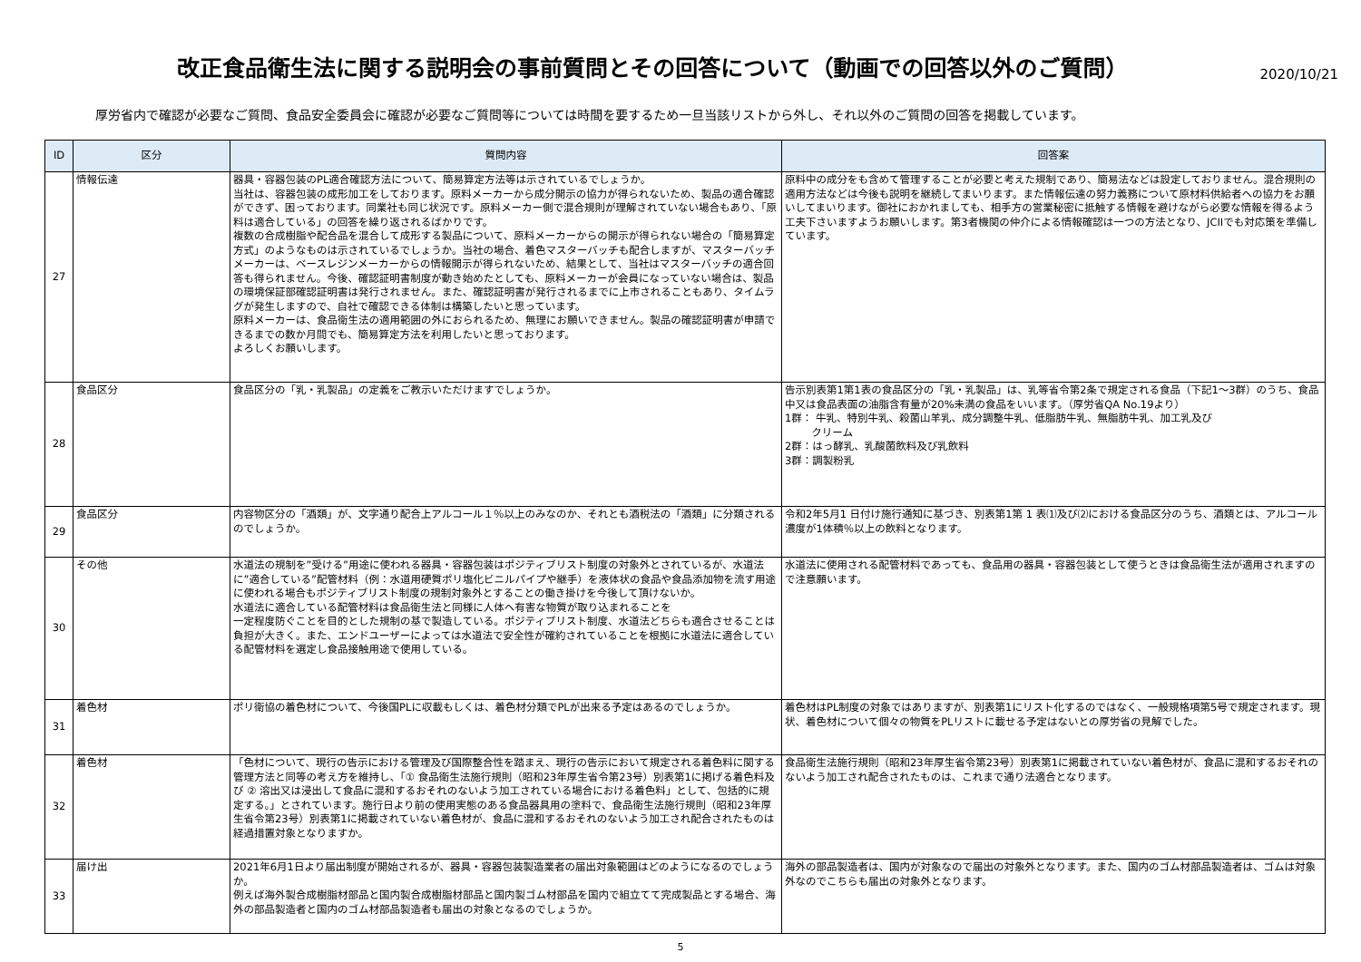改正食品衛生法に関する説明会の事前質問とその回答について（動画での回答以外のご質問）
2020/10/21
厚労省内で確認が必要なご質問、食品安全委員会に確認が必要なご質問等については時間を要するため一旦当該リストから外し、それ以外のご質問の回答を掲載しています。
| ID | 区分 | 質問内容 | 回答案 |
| --- | --- | --- | --- |
| 27 | 情報伝達 | 器具・容器包装のPL適合確認方法について、簡易算定方法等は示されているでしょうか。 当社は、容器包装の成形加工をしております。原料メーカーから成分開示の協力が得られないため、製品の適合確認ができず、困っております。同業社も同じ状況です。原料メーカー側で混合規則が理解されていない場合もあり、「原料は適合している」の回答を繰り返されるばかりです。 複数の合成樹脂や配合品を混合して成形する製品について、原料メーカーからの開示が得られない場合の「簡易算定方式」のようなものは示されているでしょうか。当社の場合、着色マスターバッチも配合しますが、マスターバッチメーカーは、ベースレジンメーカーからの情報開示が得られないため、結果として、当社はマスターバッチの適合回答も得られません。今後、確認証明書制度が動き始めたとしても、原料メーカーが会員になっていない場合は、製品の環境保証部確認証明書は発行されません。また、確認証明書が発行されるまでに上市されることもあり、タイムラグが発生しますので、自社で確認できる体制は構築したいと思っています。 原料メーカーは、食品衛生法の適用範囲の外におられるため、無理にお願いできません。製品の確認証明書が申請できるまでの数か月間でも、簡易算定方法を利用したいと思っております。 よろしくお願いします。 | 原料中の成分をも含めて管理することが必要と考えた規制であり、簡易法などは設定しておりません。混合規則の適用方法などは今後も説明を継続してまいります。また情報伝達の努力義務について原材料供給者への協力をお願いしてまいります。御社におかれましても、相手方の営業秘密に抵触する情報を避けながら必要な情報を得るよう工夫下さいますようお願いします。第3者機関の仲介による情報確認は一つの方法となり、JCIIでも対応策を準備しています。 |
| 28 | 食品区分 | 食品区分の「乳・乳製品」の定義をご教示いただけますでしょうか。 | 告示別表第1第1表の食品区分の「乳・乳製品」は、乳等省令第2条で規定される食品（下記1～3群）のうち、食品中又は食品表面の油脂含有量が20%未満の食品をいいます。（厚労省QA No.19より） 1群： 牛乳、特別牛乳、殺菌山羊乳、成分調整牛乳、低脂肪牛乳、無脂肪牛乳、加工乳及び クリーム 2群：はっ酵乳、乳酸菌飲料及び乳飲料 3群：調製粉乳 |
| 29 | 食品区分 | 内容物区分の「酒類」が、文字通り配合上アルコール１％以上のみなのか、それとも酒税法の「酒類」に分類されるのでしょうか。 | 令和2年5月1 日付け施行通知に基づき、別表第1第 1 表⑴及び⑵における食品区分のうち、酒類とは、アルコール濃度が1体積％以上の飲料となります。 |
| 30 | その他 | 水道法の規制を”受ける”用途に使われる器具・容器包装はポジティブリスト制度の対象外とされているが、水道法に”適合している”配管材料（例：水道用硬質ポリ塩化ビニルパイプや継手）を液体状の食品や食品添加物を流す用途に使われる場合もポジティブリスト制度の規制対象外とすることの働き掛けを今後して頂けないか。 水道法に適合している配管材料は食品衛生法と同様に人体へ有害な物質が取り込まれることを 一定程度防ぐことを目的とした規制の基で製造している。ポジティブリスト制度、水道法どちらも適合させることは負担が大きく。また、エンドユーザーによっては水道法で安全性が確約されていることを根拠に水道法に適合している配管材料を選定し食品接触用途で使用している。 | 水道法に使用される配管材料であっても、食品用の器具・容器包装として使うときは食品衛生法が適用されますので注意願います。 |
| 31 | 着色材 | ポリ衛協の着色材について、今後国PLに収載もしくは、着色材分類でPLが出来る予定はあるのでしょうか。 | 着色材はPL制度の対象ではありますが、別表第1にリスト化するのではなく、一般規格項第5号で規定されます。現状、着色材について個々の物質をPLリストに載せる予定はないとの厚労省の見解でした。 |
| 32 | 着色材 | 「色材について、現行の告示における管理及び国際整合性を踏まえ、現行の告示において規定される着色料に関する管理方法と同等の考え方を維持し、「① 食品衛生法施行規則（昭和23年厚生省令第23号）別表第1に掲げる着色料及び ② 溶出又は浸出して食品に混和するおそれのないよう加工されている場合における着色料」として、包括的に規定する。」とされています。施行日より前の使用実態のある食品器具用の塗料で、食品衛生法施行規則（昭和23年厚生省令第23号）別表第1に掲載されていない着色材が、食品に混和するおそれのないよう加工され配合されたものは経過措置対象となりますか。 | 食品衛生法施行規則（昭和23年厚生省令第23号）別表第1に掲載されていない着色材が、食品に混和するおそれのないよう加工され配合されたものは、これまで通り法適合となります。 |
| 33 | 届け出 | 2021年6月1日より届出制度が開始されるが、器具・容器包装製造業者の届出対象範囲はどのようになるのでしょうか。 例えば海外製合成樹脂材部品と国内製合成樹脂材部品と国内製ゴム材部品を国内で組立てて完成製品とする場合、海外の部品製造者と国内のゴム材部品製造者も届出の対象となるのでしょうか。 | 海外の部品製造者は、国内が対象なので届出の対象外となります。また、国内のゴム材部品製造者は、ゴムは対象外なのでこちらも届出の対象外となります。 |
5